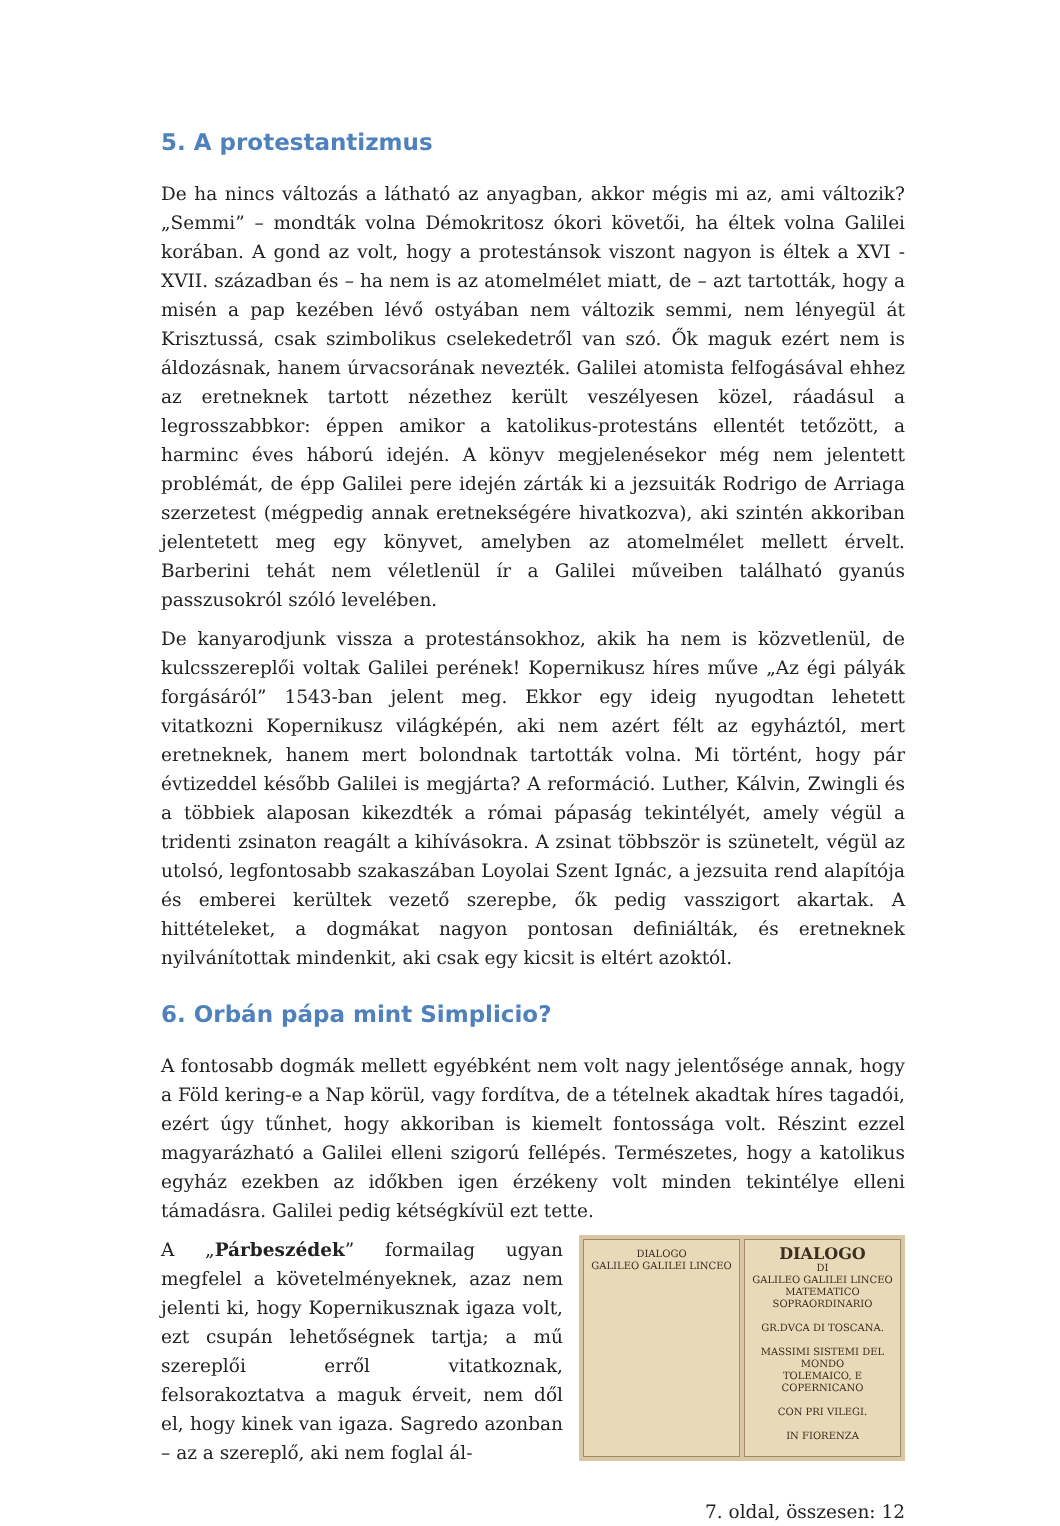5. A protestantizmus
De ha nincs változás a látható az anyagban, akkor mégis mi az, ami változik? „Semmi” – mondták volna Démokritosz ókori követői, ha éltek volna Galilei korában. A gond az volt, hogy a protestánsok viszont nagyon is éltek a XVI -XVII. században és – ha nem is az atomelmélet miatt, de – azt tartották, hogy a misén a pap kezében lévő ostyában nem változik semmi, nem lényegül át Krisztussá, csak szimbolikus cselekedetről van szó. Ők maguk ezért nem is áldozásnak, hanem úrvacsorának nevezték. Galilei atomista felfogásával ehhez az eretneknek tartott nézethez került veszélyesen közel, ráadásul a legrosszabbkor: éppen amikor a katolikus-protestáns ellentét tetőzött, a harminc éves háború idején. A könyv megjelenésekor még nem jelentett problémát, de épp Galilei pere idején zárták ki a jezsuiták Rodrigo de Arriaga szerzetest (mégpedig annak eretnekségére hivatkozva), aki szintén akkoriban jelentetett meg egy könyvet, amelyben az atomelmélet mellett érvelt. Barberini tehát nem véletlenül ír a Galilei műveiben található gyanús passzusokról szóló levelében.
De kanyarodjunk vissza a protestánsokhoz, akik ha nem is közvetlenül, de kulcsszereplői voltak Galilei perének! Kopernikusz híres műve „Az égi pályák forgásáról” 1543-ban jelent meg. Ekkor egy ideig nyugodtan lehetett vitatkozni Kopernikusz világképén, aki nem azért félt az egyháztól, mert eretneknek, hanem mert bolondnak tartották volna. Mi történt, hogy pár évtizeddel később Galilei is megjárta? A reformáció. Luther, Kálvin, Zwingli és a többiek alaposan kikezdték a római pápaság tekintélyét, amely végül a tridenti zsinaton reagált a kihívásokra. A zsinat többször is szünetelt, végül az utolsó, legfontosabb szakaszában Loyolai Szent Ignác, a jezsuita rend alapítója és emberei kerültek vezető szerepbe, ők pedig vasszigort akartak. A hittételeket, a dogmákat nagyon pontosan definiálták, és eretneknek nyilvánítottak mindenkit, aki csak egy kicsit is eltért azoktól.
6. Orbán pápa mint Simplicio?
A fontosabb dogmák mellett egyébként nem volt nagy jelentősége annak, hogy a Föld kering-e a Nap körül, vagy fordítva, de a tételnek akadtak híres tagadói, ezért úgy tűnhet, hogy akkoriban is kiemelt fontossága volt. Részint ezzel magyarázható a Galilei elleni szigorú fellépés. Természetes, hogy a katolikus egyház ezekben az időkben igen érzékeny volt minden tekintélye elleni támadásra. Galilei pedig kétségkívül ezt tette.
DIALOGO
GALILEO GALILEI LINCEO
DIALOGO
DI
GALILEO GALILEI LINCEO
MATEMATICO SOPRAORDINARIO
GR.DVCA DI TOSCANA.
MASSIMI SISTEMI DEL MONDO
TOLEMAICO, E COPERNICANO
CON PRI VILEGI.
IN FIORENZA
A „Párbeszédek” formailag ugyan megfelel a követelményeknek, azaz nem jelenti ki, hogy Kopernikusznak igaza volt, ezt csupán lehetőségnek tartja; a mű szereplői erről vitatkoznak, felsorakoztatva a maguk érveit, nem dől el, hogy kinek van igaza. Sagredo azonban – az a szereplő, aki nem foglal ál-
7. oldal, összesen: 12